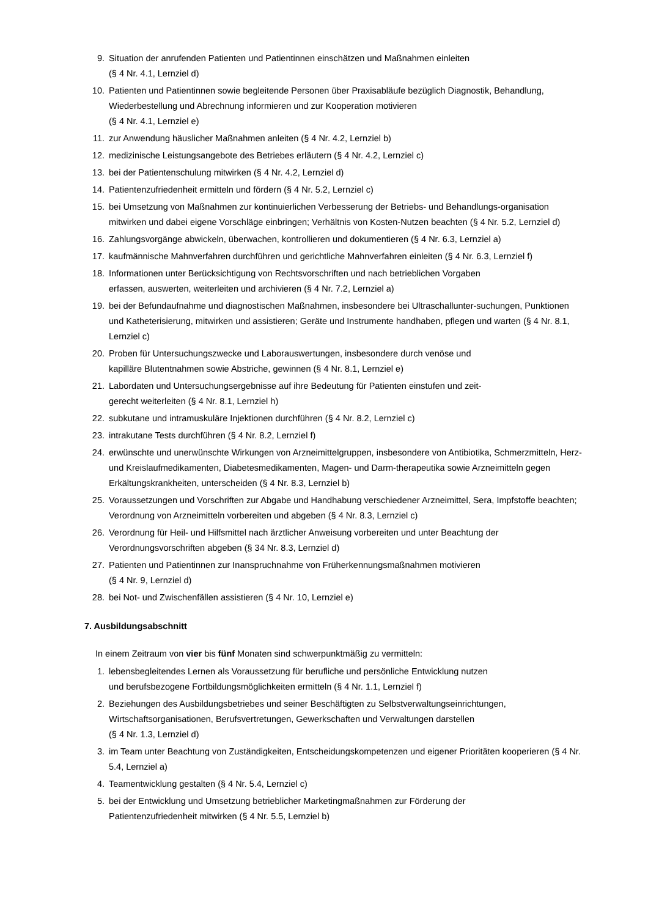9. Situation der anrufenden Patienten und Patientinnen einschätzen und Maßnahmen einleiten
(§ 4 Nr. 4.1, Lernziel d)
10. Patienten und Patientinnen sowie begleitende Personen über Praxisabläufe bezüglich Diagnostik, Behandlung, Wiederbestellung und Abrechnung informieren und zur Kooperation motivieren
(§ 4 Nr. 4.1, Lernziel e)
11. zur Anwendung häuslicher Maßnahmen anleiten (§ 4 Nr. 4.2, Lernziel b)
12. medizinische Leistungsangebote des Betriebes erläutern (§ 4 Nr. 4.2, Lernziel c)
13. bei der Patientenschulung mitwirken (§ 4 Nr. 4.2, Lernziel d)
14. Patientenzufriedenheit ermitteln und fördern (§ 4 Nr. 5.2, Lernziel c)
15. bei Umsetzung von Maßnahmen zur kontinuierlichen Verbesserung der Betriebs- und Behandlungs-organisation mitwirken und dabei eigene Vorschläge einbringen; Verhältnis von Kosten-Nutzen beachten (§ 4 Nr. 5.2, Lernziel d)
16. Zahlungsvorgänge abwickeln, überwachen, kontrollieren und dokumentieren (§ 4 Nr. 6.3, Lernziel a)
17. kaufmännische Mahnverfahren durchführen und gerichtliche Mahnverfahren einleiten (§ 4 Nr. 6.3, Lernziel f)
18. Informationen unter Berücksichtigung von Rechtsvorschriften und nach betrieblichen Vorgaben
erfassen, auswerten, weiterleiten und archivieren (§ 4 Nr. 7.2, Lernziel a)
19. bei der Befundaufnahme und diagnostischen Maßnahmen, insbesondere bei Ultraschallunter-suchungen, Punktionen und Katheterisierung, mitwirken und assistieren; Geräte und Instrumente handhaben, pflegen und warten (§ 4 Nr. 8.1, Lernziel c)
20. Proben für Untersuchungszwecke und Laborauswertungen, insbesondere durch venöse und
kapilläre Blutentnahmen sowie Abstriche, gewinnen (§ 4 Nr. 8.1, Lernziel e)
21. Labordaten und Untersuchungsergebnisse auf ihre Bedeutung für Patienten einstufen und zeit-
gerecht weiterleiten (§ 4 Nr. 8.1, Lernziel h)
22. subkutane und intramuskuläre Injektionen durchführen (§ 4 Nr. 8.2, Lernziel c)
23. intrakutane Tests durchführen (§ 4 Nr. 8.2, Lernziel f)
24. erwünschte und unerwünschte Wirkungen von Arzneimittelgruppen, insbesondere von Antibiotika, Schmerzmitteln, Herz- und Kreislaufmedikamenten, Diabetesmedikamenten, Magen- und Darm-therapeutika sowie Arzneimitteln gegen Erkältungskrankheiten, unterscheiden (§ 4 Nr. 8.3, Lernziel b)
25. Voraussetzungen und Vorschriften zur Abgabe und Handhabung verschiedener Arzneimittel, Sera, Impfstoffe beachten; Verordnung von Arzneimitteln vorbereiten und abgeben (§ 4 Nr. 8.3, Lernziel c)
26. Verordnung für Heil- und Hilfsmittel nach ärztlicher Anweisung vorbereiten und unter Beachtung der Verordnungsvorschriften abgeben (§ 34 Nr. 8.3, Lernziel d)
27. Patienten und Patientinnen zur Inanspruchnahme von Früherkennungsmaßnahmen motivieren
(§ 4 Nr. 9, Lernziel d)
28. bei Not- und Zwischenfällen assistieren (§ 4 Nr. 10, Lernziel e)
7. Ausbildungsabschnitt
In einem Zeitraum von vier bis fünf Monaten sind schwerpunktmäßig zu vermitteln:
1. lebensbegleitendes Lernen als Voraussetzung für berufliche und persönliche Entwicklung nutzen
und berufsbezogene Fortbildungsmöglichkeiten ermitteln (§ 4 Nr. 1.1, Lernziel f)
2. Beziehungen des Ausbildungsbetriebes und seiner Beschäftigten zu Selbstverwaltungseinrichtungen, Wirtschaftsorganisationen, Berufsvertretungen, Gewerkschaften und Verwaltungen darstellen
(§ 4 Nr. 1.3, Lernziel d)
3. im Team unter Beachtung von Zuständigkeiten, Entscheidungskompetenzen und eigener Prioritäten kooperieren (§ 4 Nr. 5.4, Lernziel a)
4. Teamentwicklung gestalten (§ 4 Nr. 5.4, Lernziel c)
5. bei der Entwicklung und Umsetzung betrieblicher Marketingmaßnahmen zur Förderung der
Patientenzufriedenheit mitwirken (§ 4 Nr. 5.5, Lernziel b)